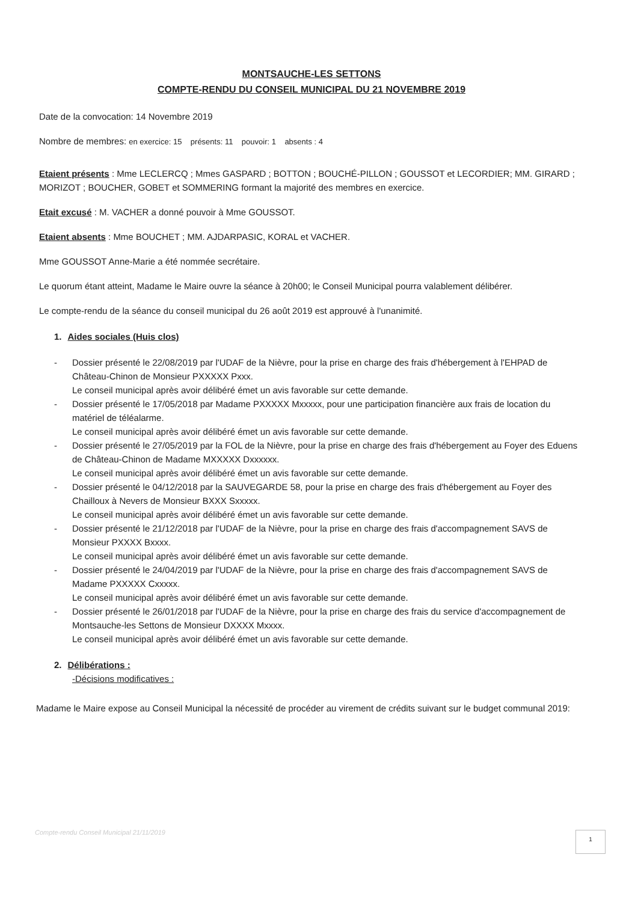MONTSAUCHE-LES SETTONS
COMPTE-RENDU DU CONSEIL MUNICIPAL DU 21 NOVEMBRE 2019
Date de la convocation: 14 Novembre 2019
Nombre de membres: en exercice: 15 présents: 11 pouvoir: 1 absents : 4
Etaient présents : Mme LECLERCQ ; Mmes GASPARD ; BOTTON ; BOUCHÉ-PILLON ; GOUSSOT et LECORDIER; MM. GIRARD ; MORIZOT ; BOUCHER, GOBET et SOMMERING formant la majorité des membres en exercice.
Etait excusé : M. VACHER a donné pouvoir à Mme GOUSSOT.
Etaient absents : Mme BOUCHET ; MM. AJDARPASIC, KORAL et VACHER.
Mme GOUSSOT Anne-Marie a été nommée secrétaire.
Le quorum étant atteint, Madame le Maire ouvre la séance à 20h00; le Conseil Municipal pourra valablement délibérer.
Le compte-rendu de la séance du conseil municipal du 26 août 2019 est approuvé à l'unanimité.
1. Aides sociales (Huis clos)
- Dossier présenté le 22/08/2019 par l'UDAF de la Nièvre, pour la prise en charge des frais d'hébergement à l'EHPAD de Château-Chinon de Monsieur PXXXXX Pxxx.
Le conseil municipal après avoir délibéré émet un avis favorable sur cette demande.
- Dossier présenté le 17/05/2018 par Madame PXXXXX Mxxxxx, pour une participation financière aux frais de location du matériel de téléalarme.
Le conseil municipal après avoir délibéré émet un avis favorable sur cette demande.
- Dossier présenté le 27/05/2019 par la FOL de la Nièvre, pour la prise en charge des frais d'hébergement au Foyer des Eduens de Château-Chinon de Madame MXXXXX Dxxxxxx.
Le conseil municipal après avoir délibéré émet un avis favorable sur cette demande.
- Dossier présenté le 04/12/2018 par la SAUVEGARDE 58, pour la prise en charge des frais d'hébergement au Foyer des Chailloux à Nevers de Monsieur BXXX Sxxxxx.
Le conseil municipal après avoir délibéré émet un avis favorable sur cette demande.
- Dossier présenté le 21/12/2018 par l'UDAF de la Nièvre, pour la prise en charge des frais d'accompagnement SAVS de Monsieur PXXXX Bxxxx.
Le conseil municipal après avoir délibéré émet un avis favorable sur cette demande.
- Dossier présenté le 24/04/2019 par l'UDAF de la Nièvre, pour la prise en charge des frais d'accompagnement SAVS de Madame PXXXXX Cxxxxx.
Le conseil municipal après avoir délibéré émet un avis favorable sur cette demande.
- Dossier présenté le 26/01/2018 par l'UDAF de la Nièvre, pour la prise en charge des frais du service d'accompagnement de Montsauche-les Settons de Monsieur DXXXX Mxxxx.
Le conseil municipal après avoir délibéré émet un avis favorable sur cette demande.
2. Délibérations :
-Décisions modificatives :
Madame le Maire expose au Conseil Municipal la nécessité de procéder au virement de crédits suivant sur le budget communal 2019:
Compte-rendu Conseil Municipal 21/11/2019
1